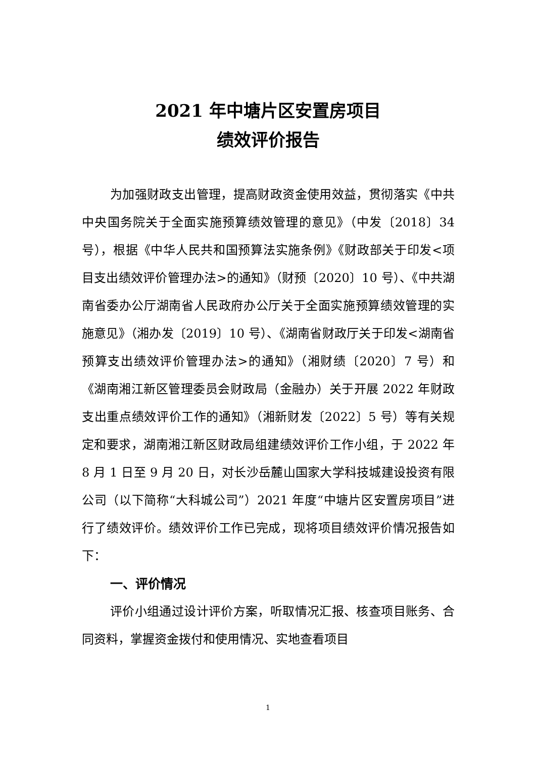2021 年中塘片区安置房项目
绩效评价报告
为加强财政支出管理，提高财政资金使用效益，贯彻落实《中共中央国务院关于全面实施预算绩效管理的意见》（中发〔2018〕34 号），根据《中华人民共和国预算法实施条例》《财政部关于印发<项目支出绩效评价管理办法>的通知》（财预〔2020〕10 号）、《中共湖南省委办公厅湖南省人民政府办公厅关于全面实施预算绩效管理的实施意见》（湘办发〔2019〕10 号）、《湖南省财政厅关于印发<湖南省预算支出绩效评价管理办法>的通知》（湘财绩〔2020〕7 号）和《湖南湘江新区管理委员会财政局（金融办）关于开展 2022 年财政支出重点绩效评价工作的通知》（湘新财发〔2022〕5 号）等有关规定和要求，湖南湘江新区财政局组建绩效评价工作小组，于 2022 年 8 月 1 日至 9 月 20 日，对长沙岳麓山国家大学科技城建设投资有限公司（以下简称“大科城公司”）2021 年度“中塘片区安置房项目”进行了绩效评价。绩效评价工作已完成，现将项目绩效评价情况报告如下：
一、评价情况
评价小组通过设计评价方案，听取情况汇报、核查项目账务、合同资料，掌握资金拨付和使用情况、实地查看项目
1